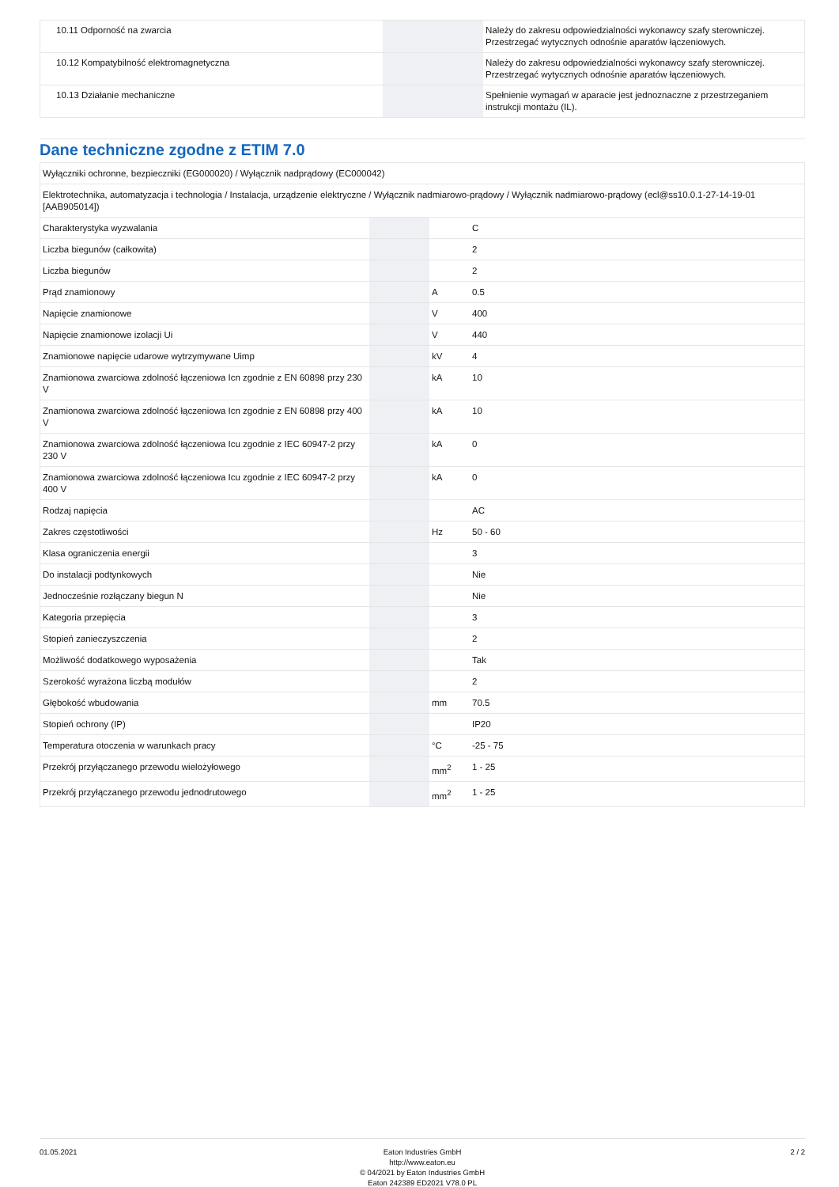| 10.11 Odporność na zwarcia | | | Należy do zakresu odpowiedzialności wykonawcy szafy sterowniczej. Przestrzegać wytycznych odnośnie aparatów łączeniowych. |
| 10.12 Kompatybilność elektromagnetyczna | | | Należy do zakresu odpowiedzialności wykonawcy szafy sterowniczej. Przestrzegać wytycznych odnośnie aparatów łączeniowych. |
| 10.13 Działanie mechaniczne | | | Spełnienie wymagań w aparacie jest jednoznaczne z przestrzeganiem instrukcji montażu (IL). |
Dane techniczne zgodne z ETIM 7.0
| Wyłączniki ochronne, bezpieczniki (EG000020) / Wyłącznik nadprądowy (EC000042) | | | |
| Elektrotechnika, automatyzacja i technologia / Instalacja, urządzenie elektryczne / Wyłącznik nadmiarowo-prądowy / Wyłącznik nadmiarowo-prądowy (ecl@ss10.0.1-27-14-19-01 [AAB905014]) | | | |
| Charakterystyka wyzwalania | | | C |
| Liczba biegunów (całkowita) | | | 2 |
| Liczba biegunów | | | 2 |
| Prąd znamionowy | | A | 0.5 |
| Napięcie znamionowe | | V | 400 |
| Napięcie znamionowe izolacji Ui | | V | 440 |
| Znamionowe napięcie udarowe wytrzymywane Uimp | | kV | 4 |
| Znamionowa zwarciowa zdolność łączeniowa Icn zgodnie z EN 60898 przy 230 V | | kA | 10 |
| Znamionowa zwarciowa zdolność łączeniowa Icn zgodnie z EN 60898 przy 400 V | | kA | 10 |
| Znamionowa zwarciowa zdolność łączeniowa Icu zgodnie z IEC 60947-2 przy 230 V | | kA | 0 |
| Znamionowa zwarciowa zdolność łączeniowa Icu zgodnie z IEC 60947-2 przy 400 V | | kA | 0 |
| Rodzaj napięcia | | | AC |
| Zakres częstotliwości | | Hz | 50 - 60 |
| Klasa ograniczenia energii | | | 3 |
| Do instalacji podtynkowych | | | Nie |
| Jednocześnie rozłączany biegun N | | | Nie |
| Kategoria przepięcia | | | 3 |
| Stopień zanieczyszczenia | | | 2 |
| Możliwość dodatkowego wyposażenia | | | Tak |
| Szerokość wyrażona liczbą modułów | | | 2 |
| Głębokość wbudowania | | mm | 70.5 |
| Stopień ochrony (IP) | | | IP20 |
| Temperatura otoczenia w warunkach pracy | | °C | -25 - 75 |
| Przekrój przyłączanego przewodu wielożyłowego | | mm<sup>2</sup> | 1 - 25 |
| Przekrój przyłączanego przewodu jednodrutowego | | mm<sup>2</sup> | 1 - 25 |
01.05.2021 Eaton Industries GmbH
http://www.eaton.eu
© 04/2021 by Eaton Industries GmbH
Eaton 242389 ED2021 V78.0 PL
2 / 2